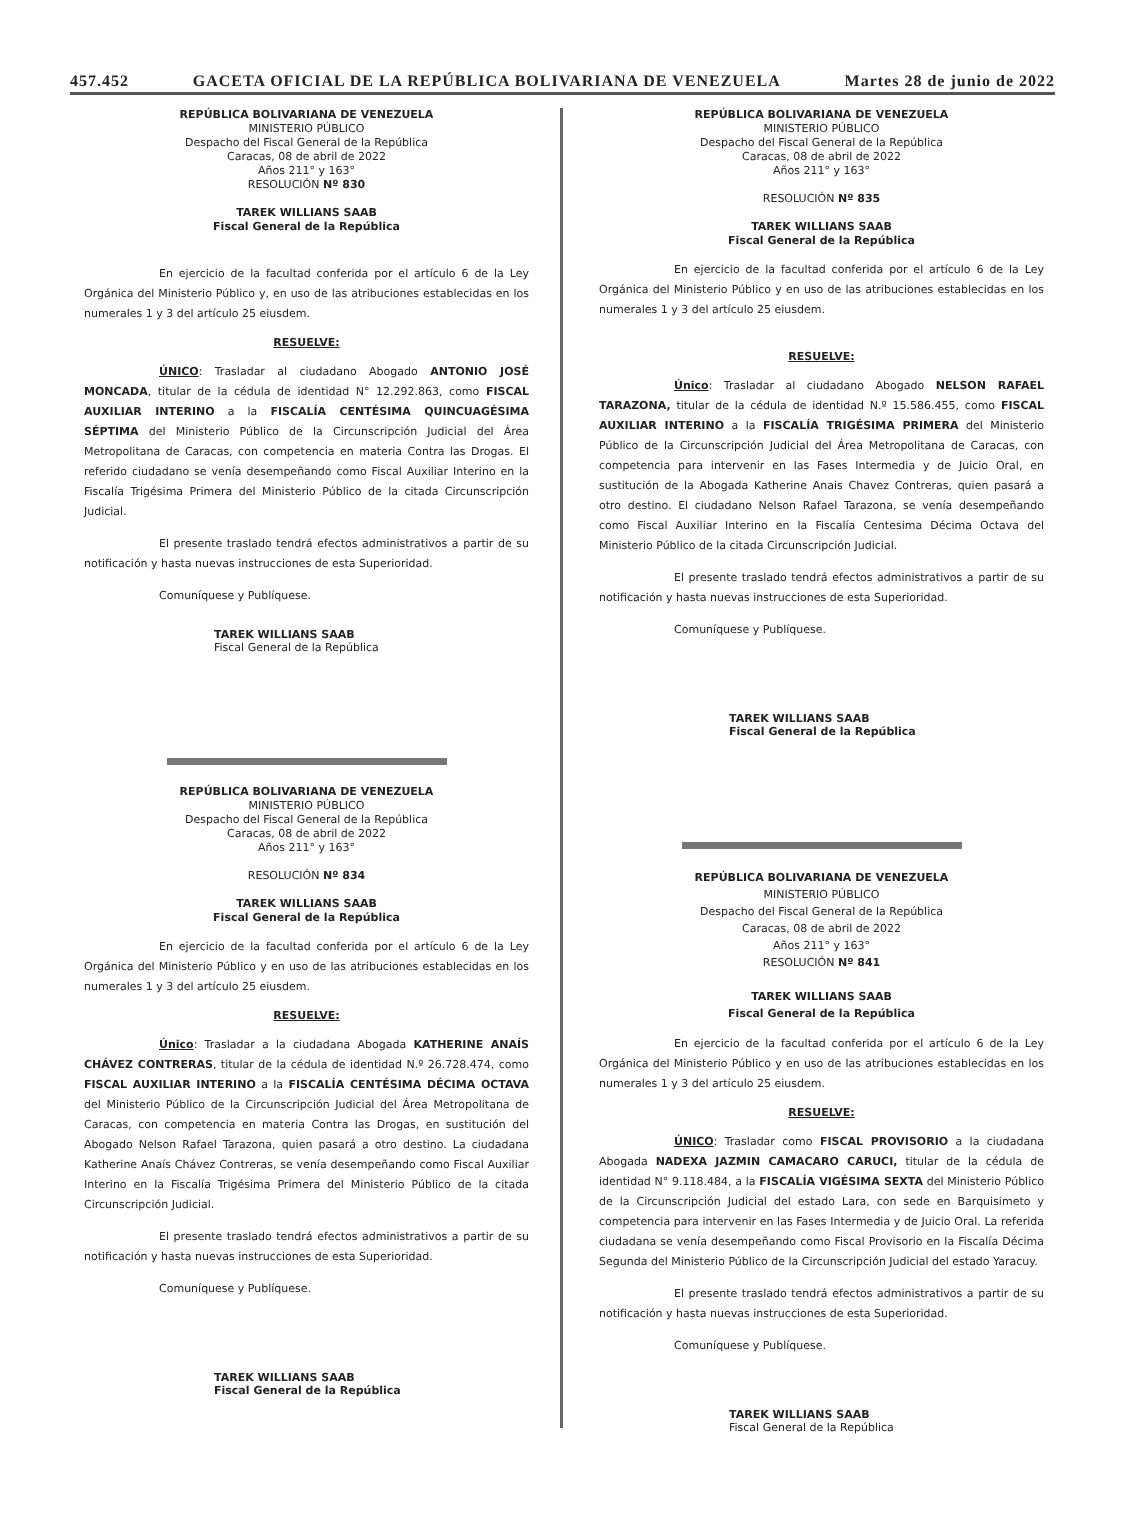457.452 GACETA OFICIAL DE LA REPÚBLICA BOLIVARIANA DE VENEZUELA Martes 28 de junio de 2022
REPÚBLICA BOLIVARIANA DE VENEZUELA
MINISTERIO PÚBLICO
Despacho del Fiscal General de la República
Caracas, 08 de abril de 2022
Años 211° y 163°
RESOLUCIÓN Nº 830
TAREK WILLIANS SAAB
Fiscal General de la República
En ejercicio de la facultad conferida por el artículo 6 de la Ley Orgánica del Ministerio Público y, en uso de las atribuciones establecidas en los numerales 1 y 3 del artículo 25 eiusdem.
RESUELVE:
ÚNICO: Trasladar al ciudadano Abogado ANTONIO JOSÉ MONCADA, titular de la cédula de identidad N° 12.292.863, como FISCAL AUXILIAR INTERINO a la FISCALÍA CENTÉSIMA QUINCUAGÉSIMA SÉPTIMA del Ministerio Público de la Circunscripción Judicial del Área Metropolitana de Caracas, con competencia en materia Contra las Drogas. El referido ciudadano se venía desempeñando como Fiscal Auxiliar Interino en la Fiscalía Trigésima Primera del Ministerio Público de la citada Circunscripción Judicial.
El presente traslado tendrá efectos administrativos a partir de su notificación y hasta nuevas instrucciones de esta Superioridad.
Comuníquese y Publíquese.
TAREK WILLIANS SAAB
Fiscal General de la República
REPÚBLICA BOLIVARIANA DE VENEZUELA
MINISTERIO PÚBLICO
Despacho del Fiscal General de la República
Caracas, 08 de abril de 2022
Años 211° y 163°
RESOLUCIÓN Nº 834
TAREK WILLIANS SAAB
Fiscal General de la República
En ejercicio de la facultad conferida por el artículo 6 de la Ley Orgánica del Ministerio Público y en uso de las atribuciones establecidas en los numerales 1 y 3 del artículo 25 eiusdem.
RESUELVE:
Único: Trasladar a la ciudadana Abogada KATHERINE ANAÍS CHÁVEZ CONTRERAS, titular de la cédula de identidad N.º 26.728.474, como FISCAL AUXILIAR INTERINO a la FISCALÍA CENTÉSIMA DÉCIMA OCTAVA del Ministerio Público de la Circunscripción Judicial del Área Metropolitana de Caracas, con competencia en materia Contra las Drogas, en sustitución del Abogado Nelson Rafael Tarazona, quien pasará a otro destino. La ciudadana Katherine Anaís Chávez Contreras, se venía desempeñando como Fiscal Auxiliar Interino en la Fiscalía Trigésima Primera del Ministerio Público de la citada Circunscripción Judicial.
El presente traslado tendrá efectos administrativos a partir de su notificación y hasta nuevas instrucciones de esta Superioridad.
Comuníquese y Publíquese.
TAREK WILLIANS SAAB
Fiscal General de la República
REPÚBLICA BOLIVARIANA DE VENEZUELA
MINISTERIO PÚBLICO
Despacho del Fiscal General de la República
Caracas, 08 de abril de 2022
Años 211° y 163°
RESOLUCIÓN Nº 835
TAREK WILLIANS SAAB
Fiscal General de la República
En ejercicio de la facultad conferida por el artículo 6 de la Ley Orgánica del Ministerio Público y en uso de las atribuciones establecidas en los numerales 1 y 3 del artículo 25 eiusdem.
RESUELVE:
Único: Trasladar al ciudadano Abogado NELSON RAFAEL TARAZONA, titular de la cédula de identidad N.º 15.586.455, como FISCAL AUXILIAR INTERINO a la FISCALÍA TRIGÉSIMA PRIMERA del Ministerio Público de la Circunscripción Judicial del Área Metropolitana de Caracas, con competencia para intervenir en las Fases Intermedia y de Juicio Oral, en sustitución de la Abogada Katherine Anais Chavez Contreras, quien pasará a otro destino. El ciudadano Nelson Rafael Tarazona, se venía desempeñando como Fiscal Auxiliar Interino en la Fiscalía Centesima Décima Octava del Ministerio Público de la citada Circunscripción Judicial.
El presente traslado tendrá efectos administrativos a partir de su notificación y hasta nuevas instrucciones de esta Superioridad.
Comuníquese y Publíquese.
TAREK WILLIANS SAAB
Fiscal General de la República
REPÚBLICA BOLIVARIANA DE VENEZUELA
MINISTERIO PÚBLICO
Despacho del Fiscal General de la República
Caracas, 08 de abril de 2022
Años 211° y 163°
RESOLUCIÓN Nº 841
TAREK WILLIANS SAAB
Fiscal General de la República
En ejercicio de la facultad conferida por el artículo 6 de la Ley Orgánica del Ministerio Público y en uso de las atribuciones establecidas en los numerales 1 y 3 del artículo 25 eiusdem.
RESUELVE:
ÚNICO: Trasladar como FISCAL PROVISORIO a la ciudadana Abogada NADEXA JAZMIN CAMACARO CARUCI, titular de la cédula de identidad N° 9.118.484, a la FISCALÍA VIGÉSIMA SEXTA del Ministerio Público de la Circunscripción Judicial del estado Lara, con sede en Barquisimeto y competencia para intervenir en las Fases Intermedia y de Juicio Oral. La referida ciudadana se venía desempeñando como Fiscal Provisorio en la Fiscalía Décima Segunda del Ministerio Público de la Circunscripción Judicial del estado Yaracuy.
El presente traslado tendrá efectos administrativos a partir de su notificación y hasta nuevas instrucciones de esta Superioridad.
Comuníquese y Publíquese.
TAREK WILLIANS SAAB
Fiscal General de la República